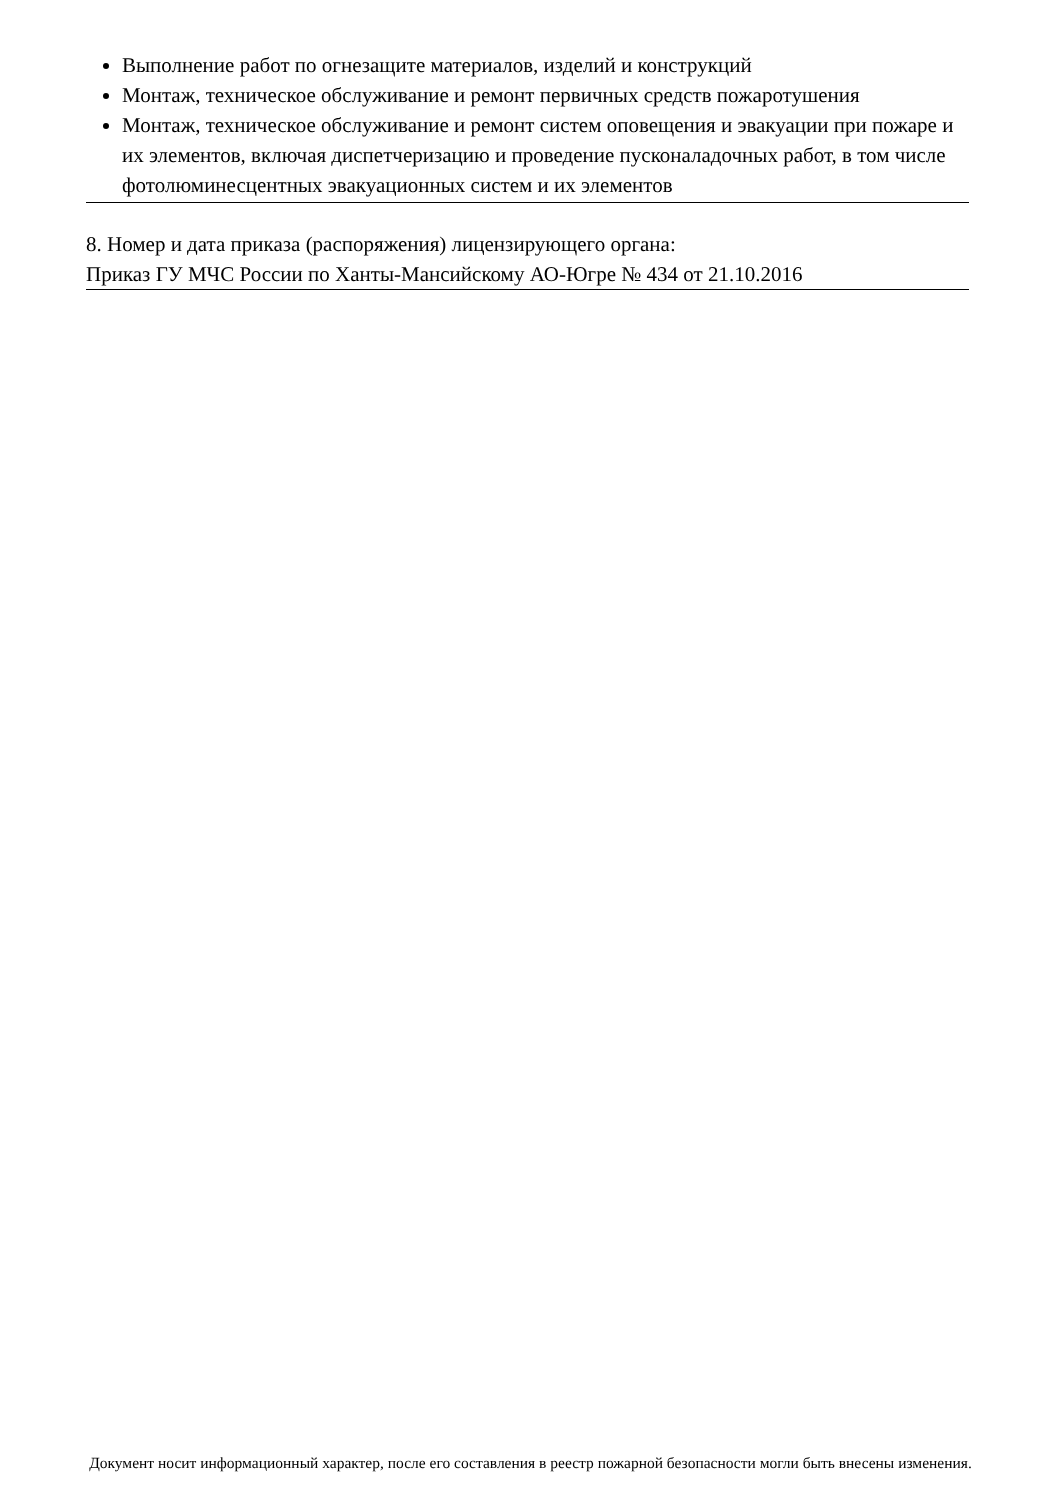Выполнение работ по огнезащите материалов, изделий и конструкций
Монтаж, техническое обслуживание и ремонт первичных средств пожаротушения
Монтаж, техническое обслуживание и ремонт систем оповещения и эвакуации при пожаре и их элементов, включая диспетчеризацию и проведение пусконаладочных работ, в том числе фотолюминесцентных эвакуационных систем и их элементов
8. Номер и дата приказа (распоряжения) лицензирующего органа:
Приказ ГУ МЧС России по Ханты-Мансийскому АО-Югре № 434 от 21.10.2016
Документ носит информационный характер, после его составления в реестр пожарной безопасности могли быть внесены изменения.